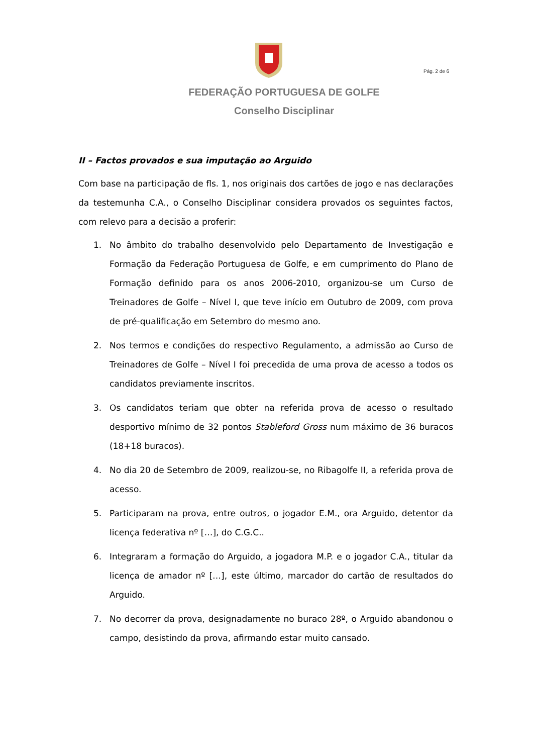Pág. 2 de 6
FEDERAÇÃO PORTUGUESA DE GOLFE
Conselho Disciplinar
II – Factos provados e sua imputação ao Arguido
Com base na participação de fls. 1, nos originais dos cartões de jogo e nas declarações da testemunha C.A., o Conselho Disciplinar considera provados os seguintes factos, com relevo para a decisão a proferir:
1. No âmbito do trabalho desenvolvido pelo Departamento de Investigação e Formação da Federação Portuguesa de Golfe, e em cumprimento do Plano de Formação definido para os anos 2006-2010, organizou-se um Curso de Treinadores de Golfe – Nível I, que teve início em Outubro de 2009, com prova de pré-qualificação em Setembro do mesmo ano.
2. Nos termos e condições do respectivo Regulamento, a admissão ao Curso de Treinadores de Golfe – Nível I foi precedida de uma prova de acesso a todos os candidatos previamente inscritos.
3. Os candidatos teriam que obter na referida prova de acesso o resultado desportivo mínimo de 32 pontos Stableford Gross num máximo de 36 buracos (18+18 buracos).
4. No dia 20 de Setembro de 2009, realizou-se, no Ribagolfe II, a referida prova de acesso.
5. Participaram na prova, entre outros, o jogador E.M., ora Arguido, detentor da licença federativa nº […], do C.G.C..
6. Integraram a formação do Arguido, a jogadora M.P. e o jogador C.A., titular da licença de amador nº […], este último, marcador do cartão de resultados do Arguido.
7. No decorrer da prova, designadamente no buraco 28º, o Arguido abandonou o campo, desistindo da prova, afirmando estar muito cansado.